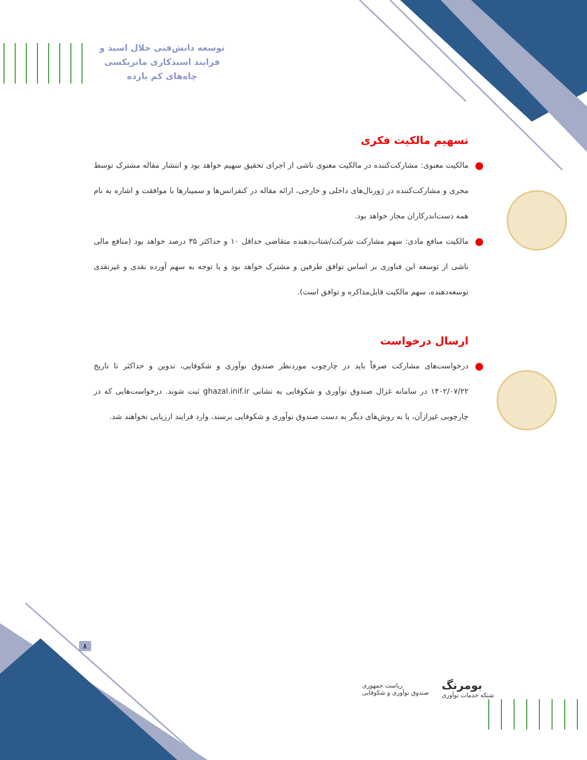توسعه دانش‌فنی حلال اسید و
فرایند اسیدکاری ماتریکسی
چاه‌های کم بازده
تسهیم مالکیت فکری
● مالکیت معنوی: مشارکت‌کننده در مالکیت معنوی ناشی از اجرای تحقیق سهیم خواهد بود و انتشار مقاله مشترک توسط مجری و مشارکت‌کننده در ژورنال‌های داخلی و خارجی، ارائه مقاله در کنفرانس‌ها و سمینارها با موافقت و اشاره به نام همه دست‌اندرکاران مجاز خواهد بود.
● مالکیت منافع مادی: سهم مشارکت شرکت/شتاب‌دهنده متقاضی حداقل ۱۰ و حداکثر ۳۵ درصد خواهد بود (منافع مالی ناشی از توسعه این فناوری بر اساس توافق طرفین و مشترک خواهد بود و با توجه به سهم آورده نقدی و غیرنقدی توسعه‌دهنده، سهم مالکیت قابل‌مذاکره و توافق است).
ارسال درخواست
● درخواست‌های مشارکت صرفاً باید در چارچوب موردنظر صندوق نوآوری و شکوفایی، تدوین و حداکثر تا تاریخ ۱۴۰۲/۰۷/۲۲ در سامانه غزال صندوق نوآوری و شکوفایی به نشانی ghazal.inif.ir ثبت شوند. درخواست‌هایی که در چارچوبی غیرازآن، یا به روش‌های دیگر به دست صندوق نوآوری و شکوفایی برسند، وارد فرایند ارزیابی نخواهند شد.
۸
ریاست جمهوری
صندوق نوآوری و شکوفایی
بومرنگ
شبکه خدمات نوآوری